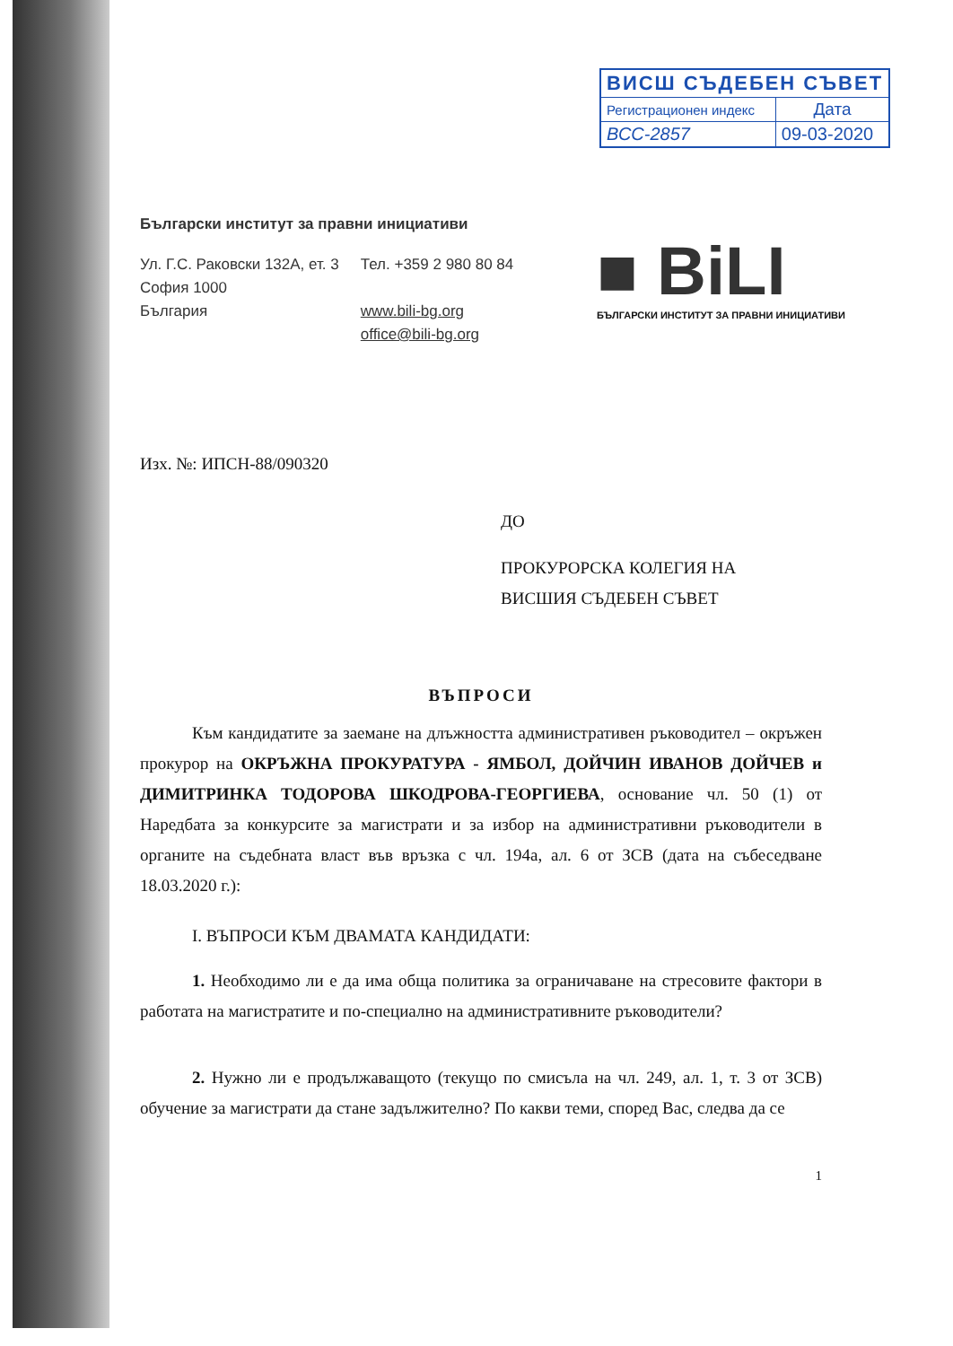| ВИСШ СЪДЕБЕН СЪВЕТ | |
| --- | --- |
| Регистрационен индекс | Дата |
| ВСС-2857 | 09-03-2020 |
■ BiLI
БЪЛГАРСКИ ИНСТИТУТ ЗА ПРАВНИ ИНИЦИАТИВИ
Български институт за правни инициативи
Ул. Г.С. Раковски 132А, ет. 3
София 1000
България
Тел. +359 2 980 80 84
www.bili-bg.org
office@bili-bg.org
Изх. №: ИПСН-88/090320
ДО
ПРОКУРОРСКА КОЛЕГИЯ НА
ВИСШИЯ СЪДЕБЕН СЪВЕТ
ВЪПРОСИ
Към кандидатите за заемане на длъжността административен ръководител – окръжен прокурор на ОКРЪЖНА ПРОКУРАТУРА - ЯМБОЛ, ДОЙЧИН ИВАНОВ ДОЙЧЕВ и ДИМИТРИНКА ТОДОРОВА ШКОДРОВА-ГЕОРГИЕВА, основание чл. 50 (1) от Наредбата за конкурсите за магистрати и за избор на административни ръководители в органите на съдебната власт във връзка с чл. 194а, ал. 6 от ЗСВ (дата на събеседване 18.03.2020 г.):
I. ВЪПРОСИ КЪМ ДВАМАТА КАНДИДАТИ:
1. Необходимо ли е да има обща политика за ограничаване на стресовите фактори в работата на магистратите и по-специално на административните ръководители?
2. Нужно ли е продължаващото (текущо по смисъла на чл. 249, ал. 1, т. 3 от ЗСВ) обучение за магистрати да стане задължително? По какви теми, според Вас, следва да се
1